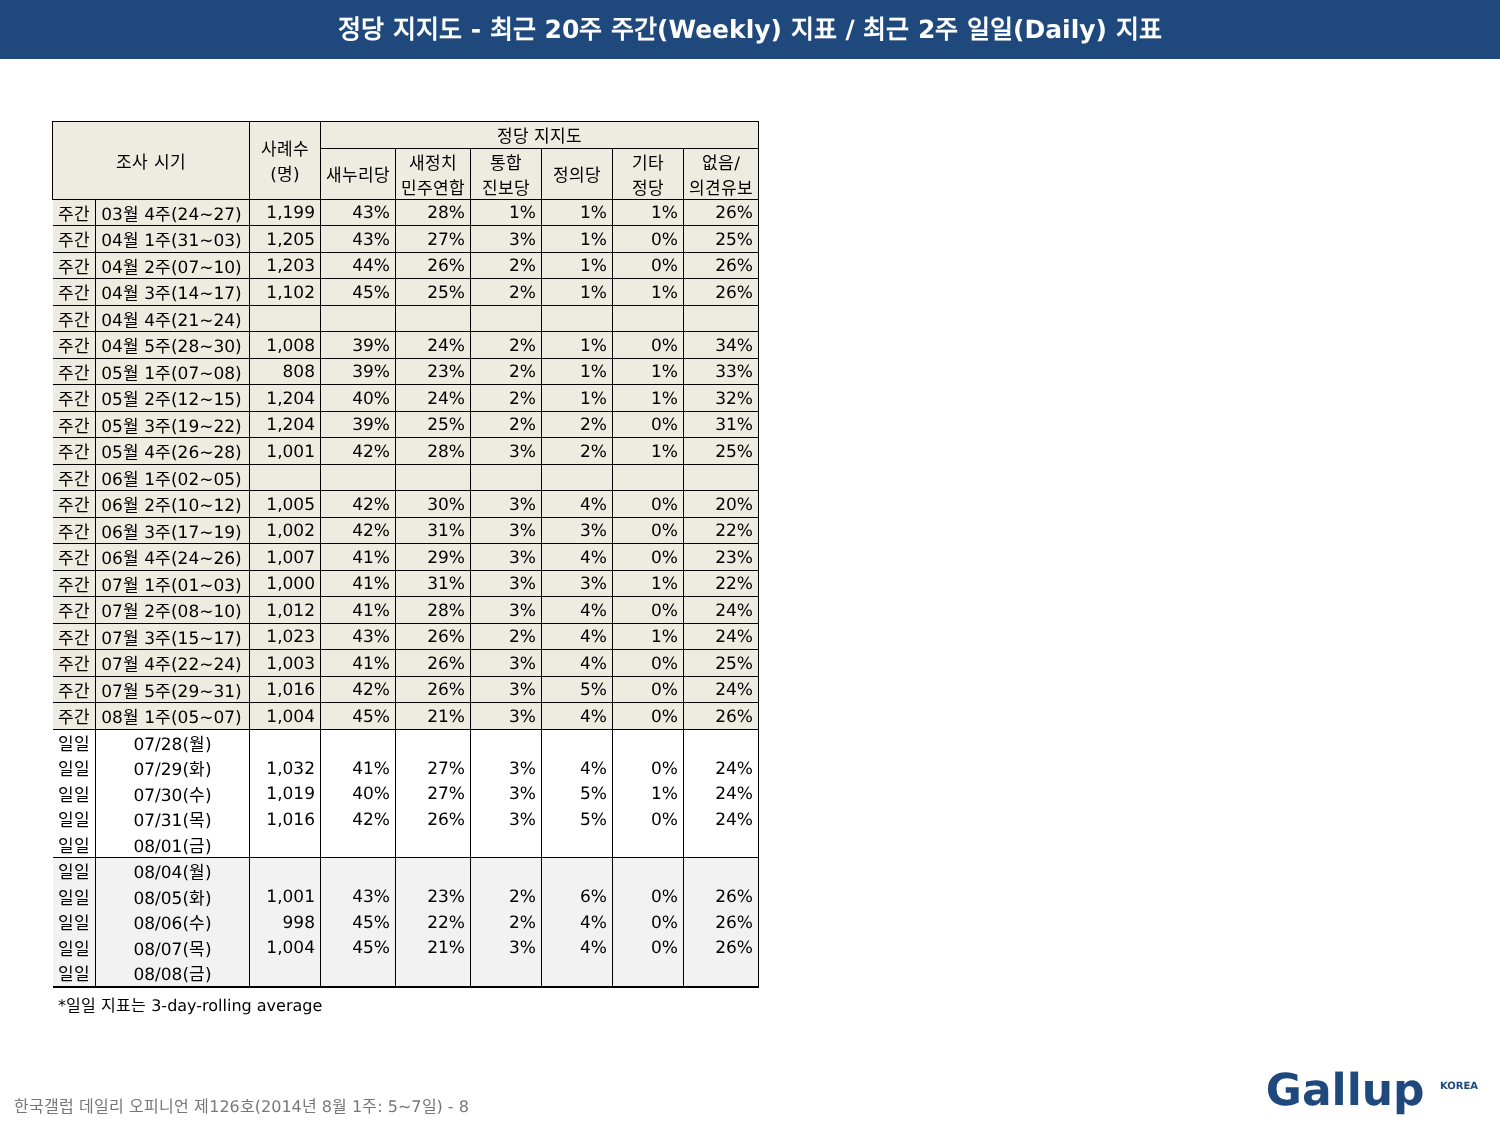정당 지지도 - 최근 20주 주간(Weekly) 지표 / 최근 2주 일일(Daily) 지표
| 조사 시기 | | 사례수 (명) | 정당 지지도 | | | | | |
| --- | --- | --- | --- | --- | --- | --- | --- | --- |
| | | | 새누리당 | 새정치 민주연합 | 통합 진보당 | 정의당 | 기타 정당 | 없음/ 의견유보 |
| 주간 | 03월 4주(24~27) | 1,199 | 43% | 28% | 1% | 1% | 1% | 26% |
| 주간 | 04월 1주(31~03) | 1,205 | 43% | 27% | 3% | 1% | 0% | 25% |
| 주간 | 04월 2주(07~10) | 1,203 | 44% | 26% | 2% | 1% | 0% | 26% |
| 주간 | 04월 3주(14~17) | 1,102 | 45% | 25% | 2% | 1% | 1% | 26% |
| 주간 | 04월 4주(21~24) | | | | | | | |
| 주간 | 04월 5주(28~30) | 1,008 | 39% | 24% | 2% | 1% | 0% | 34% |
| 주간 | 05월 1주(07~08) | 808 | 39% | 23% | 2% | 1% | 1% | 33% |
| 주간 | 05월 2주(12~15) | 1,204 | 40% | 24% | 2% | 1% | 1% | 32% |
| 주간 | 05월 3주(19~22) | 1,204 | 39% | 25% | 2% | 2% | 0% | 31% |
| 주간 | 05월 4주(26~28) | 1,001 | 42% | 28% | 3% | 2% | 1% | 25% |
| 주간 | 06월 1주(02~05) | | | | | | | |
| 주간 | 06월 2주(10~12) | 1,005 | 42% | 30% | 3% | 4% | 0% | 20% |
| 주간 | 06월 3주(17~19) | 1,002 | 42% | 31% | 3% | 3% | 0% | 22% |
| 주간 | 06월 4주(24~26) | 1,007 | 41% | 29% | 3% | 4% | 0% | 23% |
| 주간 | 07월 1주(01~03) | 1,000 | 41% | 31% | 3% | 3% | 1% | 22% |
| 주간 | 07월 2주(08~10) | 1,012 | 41% | 28% | 3% | 4% | 0% | 24% |
| 주간 | 07월 3주(15~17) | 1,023 | 43% | 26% | 2% | 4% | 1% | 24% |
| 주간 | 07월 4주(22~24) | 1,003 | 41% | 26% | 3% | 4% | 0% | 25% |
| 주간 | 07월 5주(29~31) | 1,016 | 42% | 26% | 3% | 5% | 0% | 24% |
| 주간 | 08월 1주(05~07) | 1,004 | 45% | 21% | 3% | 4% | 0% | 26% |
| 일일 | 07/28(월) | | | | | | | |
| 일일 | 07/29(화) | 1,032 | 41% | 27% | 3% | 4% | 0% | 24% |
| 일일 | 07/30(수) | 1,019 | 40% | 27% | 3% | 5% | 1% | 24% |
| 일일 | 07/31(목) | 1,016 | 42% | 26% | 3% | 5% | 0% | 24% |
| 일일 | 08/01(금) | | | | | | | |
| 일일 | 08/04(월) | | | | | | | |
| 일일 | 08/05(화) | 1,001 | 43% | 23% | 2% | 6% | 0% | 26% |
| 일일 | 08/06(수) | 998 | 45% | 22% | 2% | 4% | 0% | 26% |
| 일일 | 08/07(목) | 1,004 | 45% | 21% | 3% | 4% | 0% | 26% |
| 일일 | 08/08(금) | | | | | | | |
*일일 지표는 3-day-rolling average
한국갤럽 데일리 오피니언 제126호(2014년 8월 1주: 5~7일) - 8
Gallup <sup>KOREA</sup>